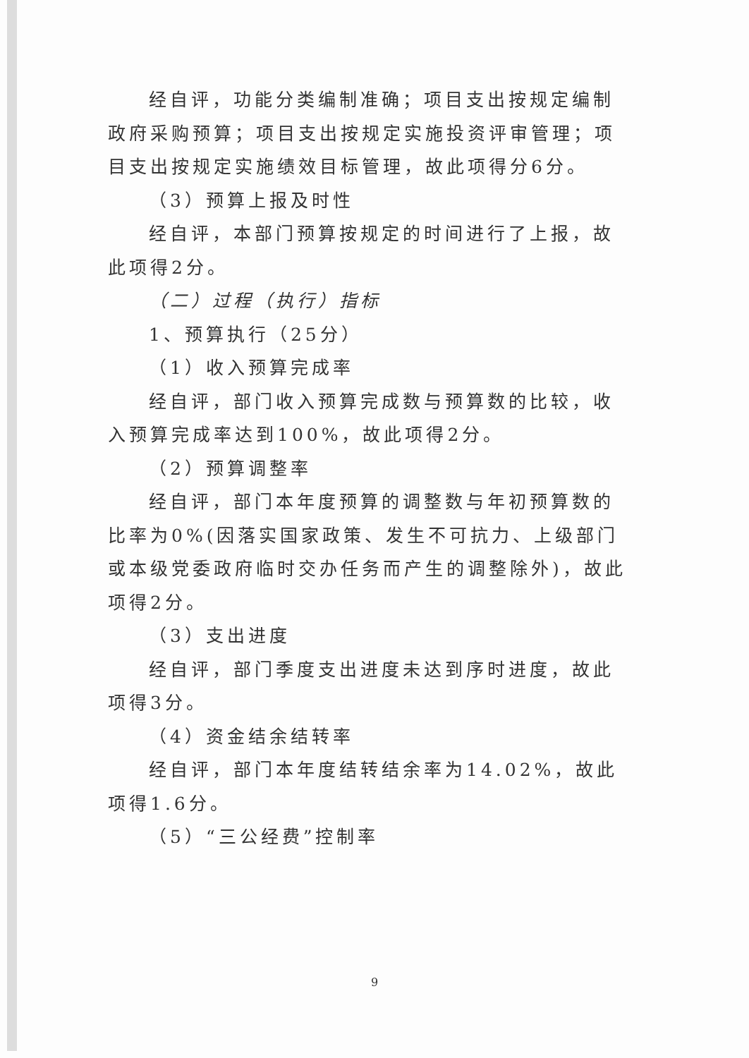经自评，功能分类编制准确；项目支出按规定编制政府采购预算；项目支出按规定实施投资评审管理；项目支出按规定实施绩效目标管理，故此项得分6分。
（3）预算上报及时性
经自评，本部门预算按规定的时间进行了上报，故此项得2分。
（二）过程（执行）指标
1、预算执行（25分）
（1）收入预算完成率
经自评，部门收入预算完成数与预算数的比较，收入预算完成率达到100%，故此项得2分。
（2）预算调整率
经自评，部门本年度预算的调整数与年初预算数的比率为0%(因落实国家政策、发生不可抗力、上级部门或本级党委政府临时交办任务而产生的调整除外)，故此项得2分。
（3）支出进度
经自评，部门季度支出进度未达到序时进度，故此项得3分。
（4）资金结余结转率
经自评，部门本年度结转结余率为14.02%，故此项得1.6分。
（5）“三公经费”控制率
9